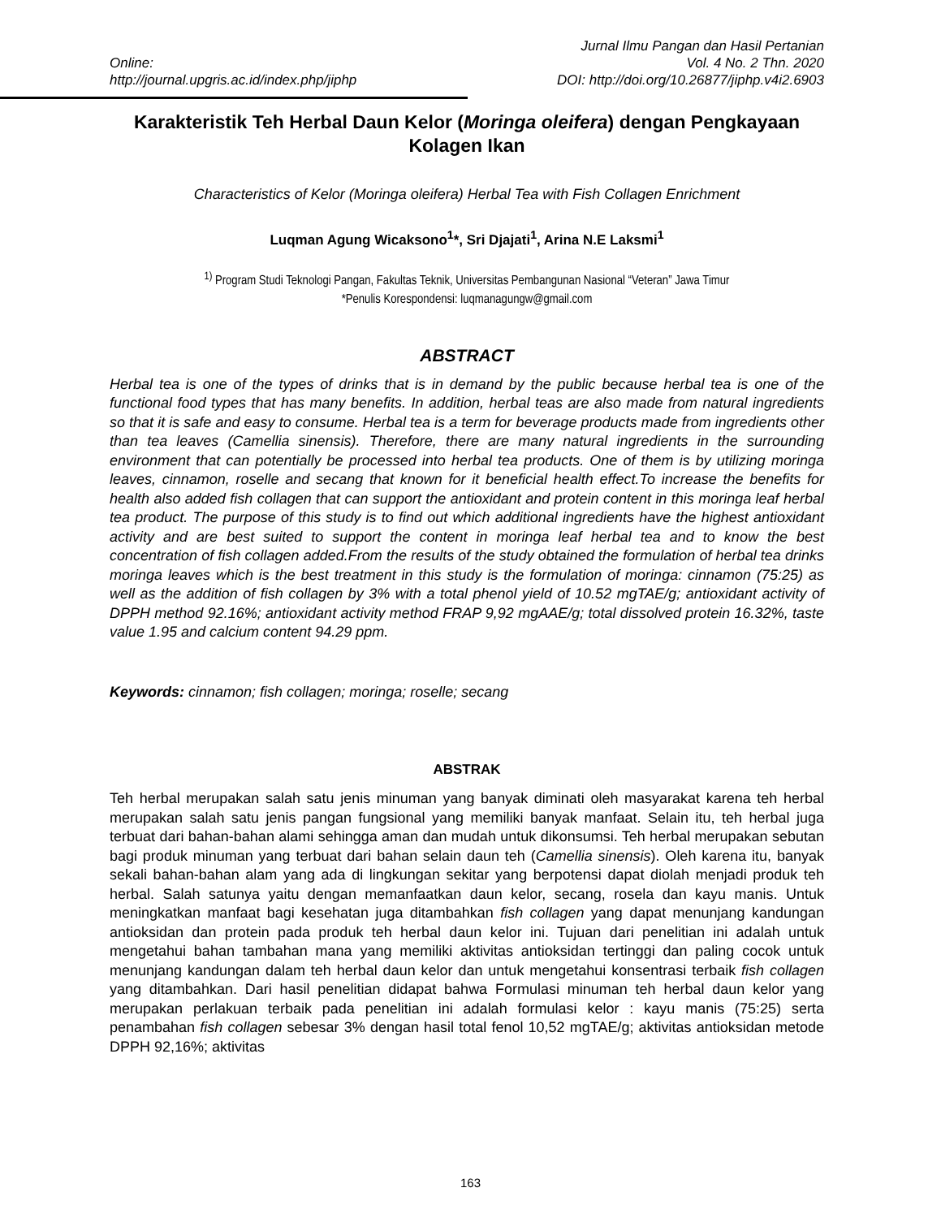Online:
http://journal.upgris.ac.id/index.php/jiphp
Jurnal Ilmu Pangan dan Hasil Pertanian
Vol. 4 No. 2 Thn. 2020
DOI: http://doi.org/10.26877/jiphp.v4i2.6903
Karakteristik Teh Herbal Daun Kelor (Moringa oleifera) dengan Pengkayaan Kolagen Ikan
Characteristics of Kelor (Moringa oleifera) Herbal Tea with Fish Collagen Enrichment
Luqman Agung Wicaksono<sup>1</sup>*, Sri Djajati<sup>1</sup>, Arina N.E Laksmi<sup>1</sup>
<sup>1)</sup> Program Studi Teknologi Pangan, Fakultas Teknik, Universitas Pembangunan Nasional “Veteran” Jawa Timur
*Penulis Korespondensi: luqmanagungw@gmail.com
ABSTRACT
Herbal tea is one of the types of drinks that is in demand by the public because herbal tea is one of the functional food types that has many benefits. In addition, herbal teas are also made from natural ingredients so that it is safe and easy to consume. Herbal tea is a term for beverage products made from ingredients other than tea leaves (Camellia sinensis). Therefore, there are many natural ingredients in the surrounding environment that can potentially be processed into herbal tea products. One of them is by utilizing moringa leaves, cinnamon, roselle and secang that known for it beneficial health effect.To increase the benefits for health also added fish collagen that can support the antioxidant and protein content in this moringa leaf herbal tea product. The purpose of this study is to find out which additional ingredients have the highest antioxidant activity and are best suited to support the content in moringa leaf herbal tea and to know the best concentration of fish collagen added.From the results of the study obtained the formulation of herbal tea drinks moringa leaves which is the best treatment in this study is the formulation of moringa: cinnamon (75:25) as well as the addition of fish collagen by 3% with a total phenol yield of 10.52 mgTAE/g; antioxidant activity of DPPH method 92.16%; antioxidant activity method FRAP 9,92 mgAAE/g; total dissolved protein 16.32%, taste value 1.95 and calcium content 94.29 ppm.
Keywords: cinnamon; fish collagen; moringa; roselle; secang
ABSTRAK
Teh herbal merupakan salah satu jenis minuman yang banyak diminati oleh masyarakat karena teh herbal merupakan salah satu jenis pangan fungsional yang memiliki banyak manfaat. Selain itu, teh herbal juga terbuat dari bahan-bahan alami sehingga aman dan mudah untuk dikonsumsi. Teh herbal merupakan sebutan bagi produk minuman yang terbuat dari bahan selain daun teh (Camellia sinensis). Oleh karena itu, banyak sekali bahan-bahan alam yang ada di lingkungan sekitar yang berpotensi dapat diolah menjadi produk teh herbal. Salah satunya yaitu dengan memanfaatkan daun kelor, secang, rosela dan kayu manis. Untuk meningkatkan manfaat bagi kesehatan juga ditambahkan fish collagen yang dapat menunjang kandungan antioksidan dan protein pada produk teh herbal daun kelor ini. Tujuan dari penelitian ini adalah untuk mengetahui bahan tambahan mana yang memiliki aktivitas antioksidan tertinggi dan paling cocok untuk menunjang kandungan dalam teh herbal daun kelor dan untuk mengetahui konsentrasi terbaik fish collagen yang ditambahkan. Dari hasil penelitian didapat bahwa Formulasi minuman teh herbal daun kelor yang merupakan perlakuan terbaik pada penelitian ini adalah formulasi kelor : kayu manis (75:25) serta penambahan fish collagen sebesar 3% dengan hasil total fenol 10,52 mgTAE/g; aktivitas antioksidan metode DPPH 92,16%; aktivitas
163